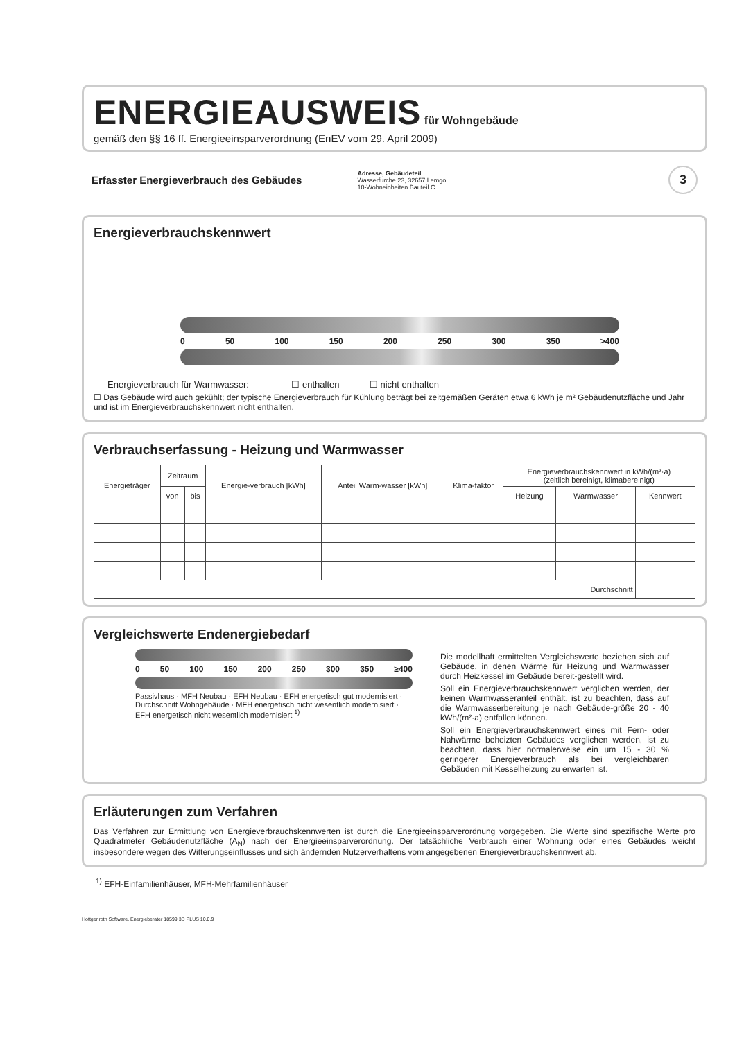ENERGIEAUSWEIS
für Wohngebäude
gemäß den §§ 16 ff. Energieeinsparverordnung (EnEV vom 29. April 2009)
Erfasster Energieverbrauch des Gebäudes
Adresse, Gebäudeteil
Wasserfurche 23, 32657 Lemgo
10-Wohneinheiten Bauteil C
3
Energieverbrauchskennwert
0 50 100 150 200 250 300 350 >400
Energieverbrauch für Warmwasser: ☐ enthalten ☐ nicht enthalten
☐ Das Gebäude wird auch gekühlt; der typische Energieverbrauch für Kühlung beträgt bei zeitgemäßen Geräten etwa 6 kWh je m² Gebäudenutzfläche und Jahr und ist im Energieverbrauchskennwert nicht enthalten.
Verbrauchserfassung - Heizung und Warmwasser
| Energieträger | Zeitraum | | Energie-verbrauch [kWh] | Anteil Warm-wasser [kWh] | Klima-faktor | Energieverbrauchskennwert in kWh/(m²·a) (zeitlich bereinigt, klimabereinigt) | | |
| --- | --- | --- | --- | --- | --- | --- | --- | --- |
| | von | bis | | | | Heizung | Warmwasser | Kennwert |
| Durchschnitt | | | | | | | | |
Vergleichswerte Endenergiebedarf
0 50 100 150 200 250 300 350 ≥400
Passivhaus · MFH Neubau · EFH Neubau · EFH energetisch gut modernisiert · Durchschnitt Wohngebäude · MFH energetisch nicht wesentlich modernisiert · EFH energetisch nicht wesentlich modernisiert <sup>1)</sup>
Die modellhaft ermittelten Vergleichswerte beziehen sich auf Gebäude, in denen Wärme für Heizung und Warmwasser durch Heizkessel im Gebäude bereit-gestellt wird.
Soll ein Energieverbrauchskennwert verglichen werden, der keinen Warmwasseranteil enthält, ist zu beachten, dass auf die Warmwasserbereitung je nach Gebäude-größe 20 - 40 kWh/(m²·a) entfallen können.
Soll ein Energieverbrauchskennwert eines mit Fern- oder Nahwärme beheizten Gebäudes verglichen werden, ist zu beachten, dass hier normalerweise ein um 15 - 30 % geringerer Energieverbrauch als bei vergleichbaren Gebäuden mit Kesselheizung zu erwarten ist.
Erläuterungen zum Verfahren
Das Verfahren zur Ermittlung von Energieverbrauchskennwerten ist durch die Energieeinsparverordnung vorgegeben. Die Werte sind spezifische Werte pro Quadratmeter Gebäudenutzfläche (A<sub>N</sub>) nach der Energieeinsparverordnung. Der tatsächliche Verbrauch einer Wohnung oder eines Gebäudes weicht insbesondere wegen des Witterungseinflusses und sich ändernden Nutzerverhaltens vom angegebenen Energieverbrauchskennwert ab.
<sup>1)</sup> EFH-Einfamilienhäuser, MFH-Mehrfamilienhäuser
Hottgenroth Software, Energieberater 18599 3D PLUS 10.0.9